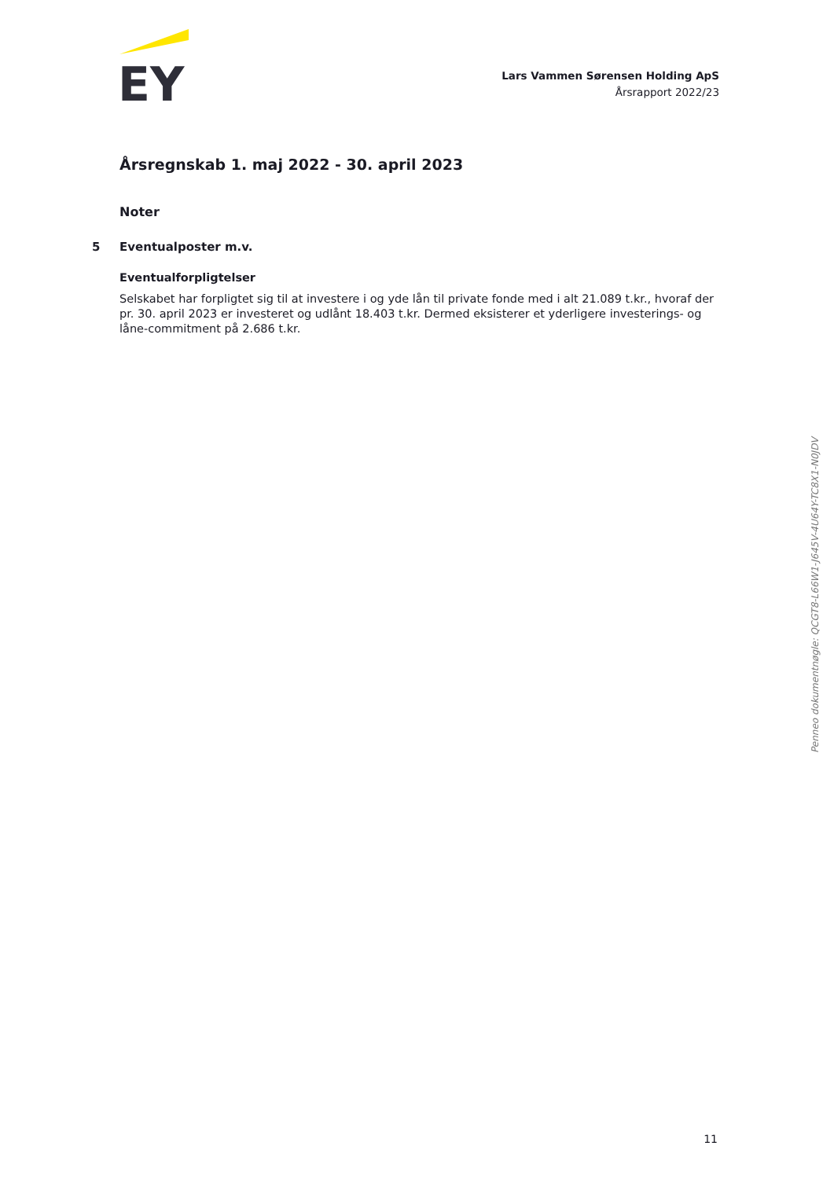EY
Lars Vammen Sørensen Holding ApS
Årsrapport 2022/23
Årsregnskab 1. maj 2022 - 30. april 2023
Noter
5 Eventualposter m.v.
Eventualforpligtelser
Selskabet har forpligtet sig til at investere i og yde lån til private fonde med i alt 21.089 t.kr., hvoraf der pr. 30. april 2023 er investeret og udlånt 18.403 t.kr. Dermed eksisterer et yderligere investerings- og låne-commitment på 2.686 t.kr.
Penneo dokumentnøgle: QCGT8-L66W1-J645V-4U64Y-TC8X1-N0JDV
11